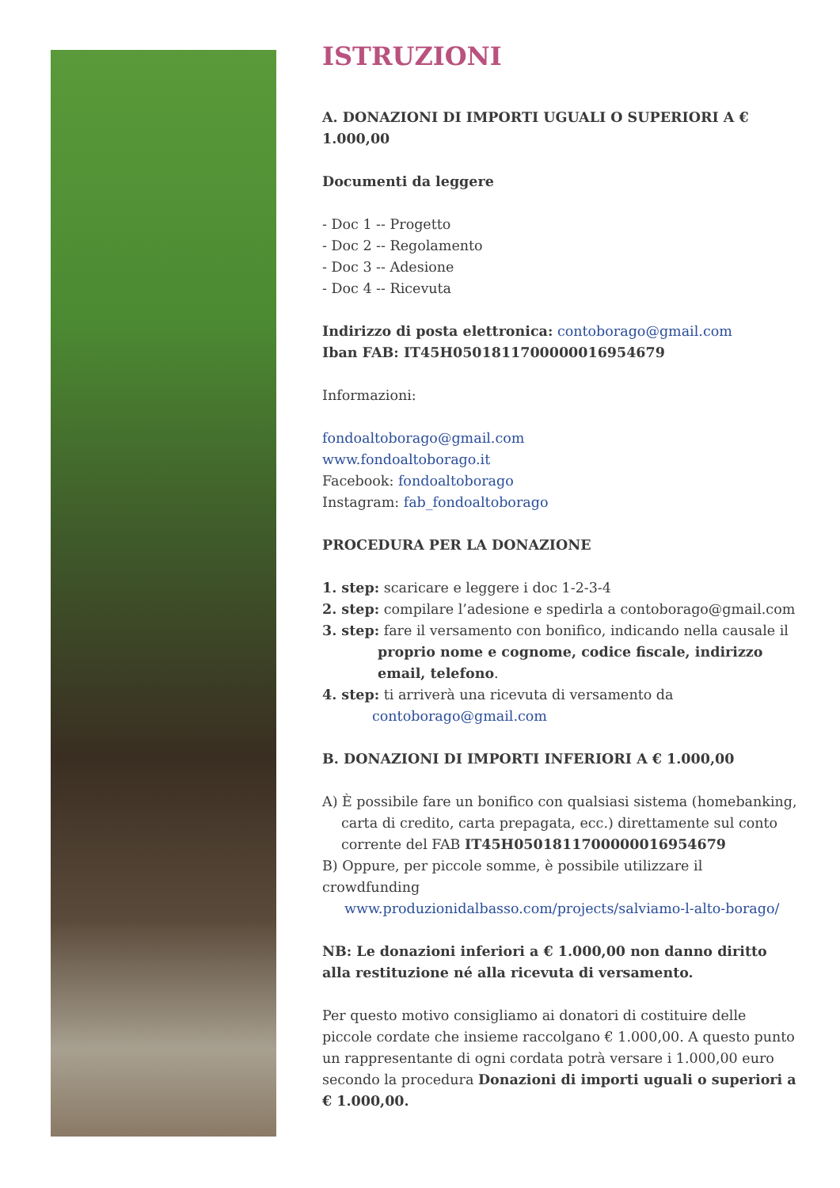ISTRUZIONI
A. DONAZIONI DI IMPORTI UGUALI O SUPERIORI A € 1.000,00
Documenti da leggere
- Doc 1 -- Progetto
- Doc 2 -- Regolamento
- Doc 3 -- Adesione
- Doc 4 -- Ricevuta
Indirizzo di posta elettronica: contoborago@gmail.com
Iban FAB: IT45H0501811700000016954679
Informazioni:
fondoaltoborago@gmail.com
www.fondoaltoborago.it
Facebook: fondoaltoborago
Instagram: fab_fondoaltoborago
PROCEDURA PER LA DONAZIONE
1. step: scaricare e leggere i doc 1-2-3-4
2. step: compilare l’adesione e spedirla a contoborago@gmail.com
3. step: fare il versamento con bonifico, indicando nella causale il
proprio nome e cognome, codice fiscale, indirizzo email, telefono.
4. step: ti arriverà una ricevuta di versamento da
contoborago@gmail.com
B. DONAZIONI DI IMPORTI INFERIORI A € 1.000,00
A) È possibile fare un bonifico con qualsiasi sistema (homebanking,
carta di credito, carta prepagata, ecc.) direttamente sul conto corrente del FAB IT45H0501811700000016954679
B) Oppure, per piccole somme, è possibile utilizzare il crowdfunding
www.produzionidalbasso.com/projects/salviamo-l-alto-borago/
NB: Le donazioni inferiori a € 1.000,00 non danno diritto alla restituzione né alla ricevuta di versamento.
Per questo motivo consigliamo ai donatori di costituire delle piccole cordate che insieme raccolgano € 1.000,00. A questo punto un rappresentante di ogni cordata potrà versare i 1.000,00 euro secondo la procedura Donazioni di importi uguali o superiori a € 1.000,00.